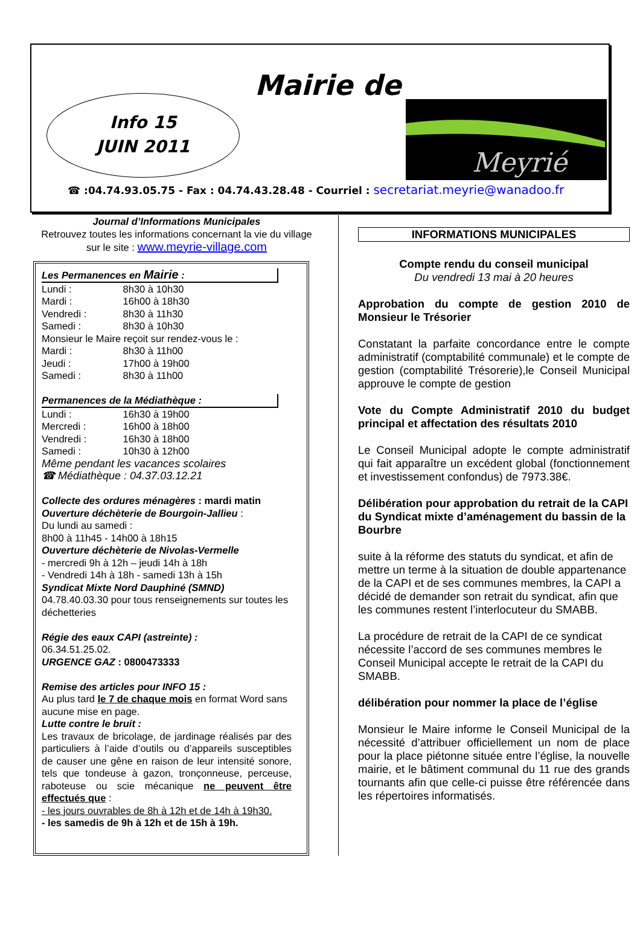Mairie de
Info 15
JUIN 2011
Meyrié
☎ :04.74.93.05.75 - Fax : 04.74.43.28.48 - Courriel : secretariat.meyrie@wanadoo.fr
Journal d’Informations Municipales
Retrouvez toutes les informations concernant la vie du village sur le site : www.meyrie-village.com
Les Permanences en Mairie :
Lundi : 8h30 à 10h30
Mardi : 16h00 à 18h30
Vendredi : 8h30 à 11h30
Samedi : 8h30 à 10h30
Monsieur le Maire reçoit sur rendez-vous le :
Mardi : 8h30 à 11h00
Jeudi : 17h00 à 19h00
Samedi : 8h30 à 11h00
Permanences de la Médiathèque :
Lundi : 16h30 à 19h00
Mercredi : 16h00 à 18h00
Vendredi : 16h30 à 18h00
Samedi : 10h30 à 12h00
Même pendant les vacances scolaires
☎ Médiathèque : 04.37.03.12.21
Collecte des ordures ménagères : mardi matin
Ouverture déchèterie de Bourgoin-Jallieu :
Du lundi au samedi :
8h00 à 11h45 - 14h00 à 18h15
Ouverture déchèterie de Nivolas-Vermelle
- mercredi 9h à 12h – jeudi 14h à 18h
- Vendredi 14h à 18h - samedi 13h à 15h
Syndicat Mixte Nord Dauphiné (SMND)
04.78.40.03.30 pour tous renseignements sur toutes les déchetteries
Régie des eaux CAPI (astreinte) :
06.34.51.25.02.
URGENCE GAZ : 0800473333
Remise des articles pour INFO 15 :
Au plus tard le 7 de chaque mois en format Word sans aucune mise en page.
Lutte contre le bruit :
Les travaux de bricolage, de jardinage réalisés par des particuliers à l’aide d’outils ou d’appareils susceptibles de causer une gêne en raison de leur intensité sonore, tels que tondeuse à gazon, tronçonneuse, perceuse, raboteuse ou scie mécanique ne peuvent être effectués que :
- les jours ouvrables de 8h à 12h et de 14h à 19h30.
- les samedis de 9h à 12h et de 15h à 19h.
INFORMATIONS MUNICIPALES
Compte rendu du conseil municipal
Du vendredi 13 mai à 20 heures
Approbation du compte de gestion 2010 de Monsieur le Trésorier
Constatant la parfaite concordance entre le compte administratif (comptabilité communale) et le compte de gestion (comptabilité Trésorerie),le Conseil Municipal approuve le compte de gestion
Vote du Compte Administratif 2010 du budget principal et affectation des résultats 2010
Le Conseil Municipal adopte le compte administratif qui fait apparaître un excédent global (fonctionnement et investissement confondus) de 7973.38€.
Délibération pour approbation du retrait de la CAPI du Syndicat mixte d’aménagement du bassin de la Bourbre
suite à la réforme des statuts du syndicat, et afin de mettre un terme à la situation de double appartenance de la CAPI et de ses communes membres, la CAPI a décidé de demander son retrait du syndicat, afin que les communes restent l’interlocuteur du SMABB.
La procédure de retrait de la CAPI de ce syndicat nécessite l’accord de ses communes membres le Conseil Municipal accepte le retrait de la CAPI du SMABB.
délibération pour nommer la place de l’église
Monsieur le Maire informe le Conseil Municipal de la nécessité d’attribuer officiellement un nom de place pour la place piétonne située entre l’église, la nouvelle mairie, et le bâtiment communal du 11 rue des grands tournants afin que celle-ci puisse être référencée dans les répertoires informatisés.